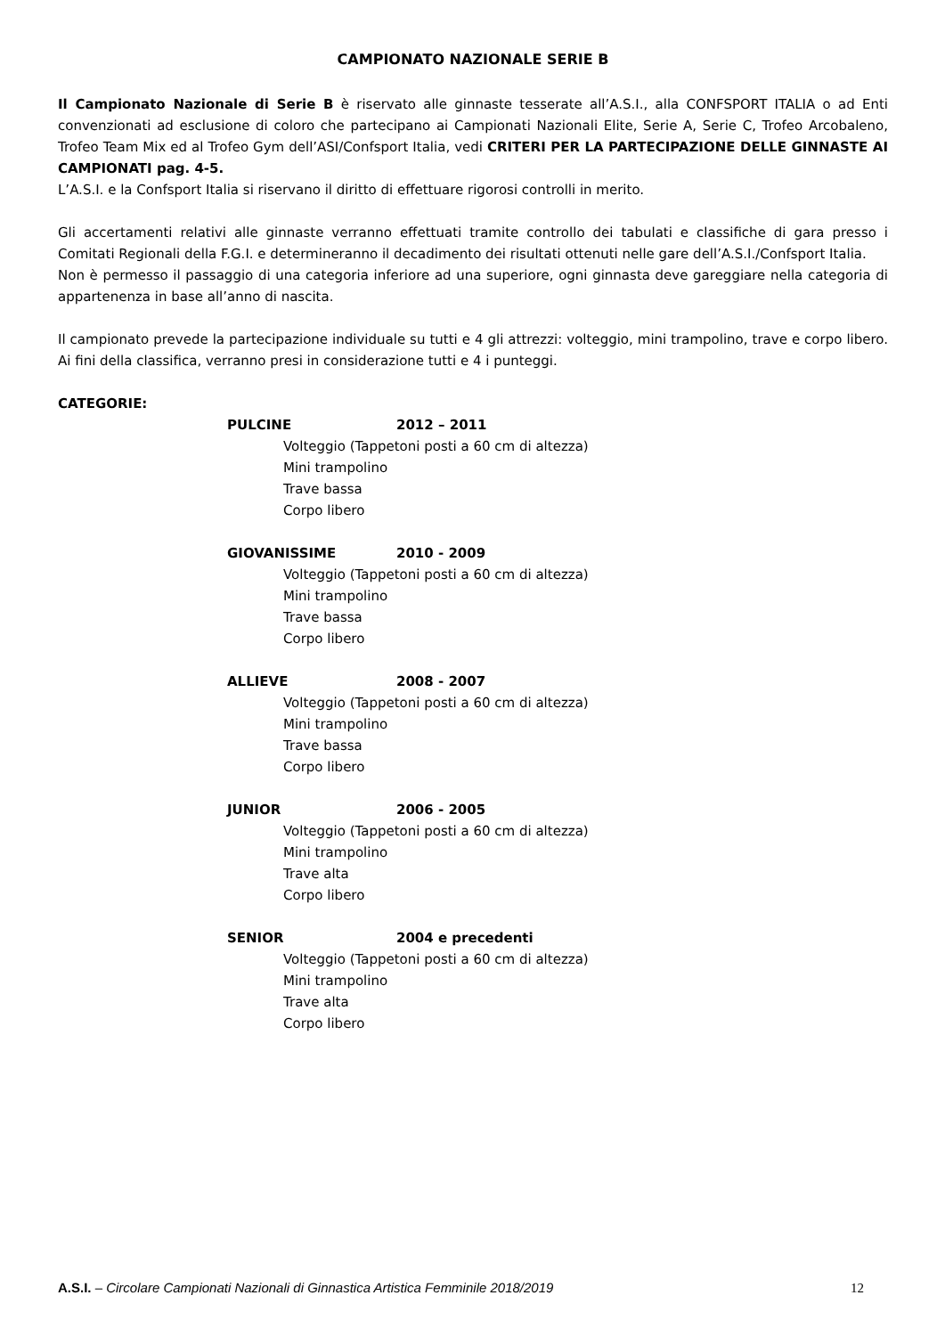CAMPIONATO NAZIONALE SERIE B
Il Campionato Nazionale di Serie B è riservato alle ginnaste tesserate all’A.S.I., alla CONFSPORT ITALIA o ad Enti convenzionati ad esclusione di coloro che partecipano ai Campionati Nazionali Elite, Serie A, Serie C, Trofeo Arcobaleno, Trofeo Team Mix ed al Trofeo Gym dell’ASI/Confsport Italia, vedi CRITERI PER LA PARTECIPAZIONE DELLE GINNASTE AI CAMPIONATI pag. 4-5.
L’A.S.I. e la Confsport Italia si riservano il diritto di effettuare rigorosi controlli in merito.
Gli accertamenti relativi alle ginnaste verranno effettuati tramite controllo dei tabulati e classifiche di gara presso i Comitati Regionali della F.G.I. e determineranno il decadimento dei risultati ottenuti nelle gare dell’A.S.I./Confsport Italia.
Non è permesso il passaggio di una categoria inferiore ad una superiore, ogni ginnasta deve gareggiare nella categoria di appartenenza in base all’anno di nascita.
Il campionato prevede la partecipazione individuale su tutti e 4 gli attrezzi: volteggio, mini trampolino, trave e corpo libero. Ai fini della classifica, verranno presi in considerazione tutti e 4 i punteggi.
CATEGORIE:
PULCINE 2012 – 2011
Volteggio (Tappetoni posti a 60 cm di altezza)
Mini trampolino
Trave bassa
Corpo libero
GIOVANISSIME 2010 - 2009
Volteggio (Tappetoni posti a 60 cm di altezza)
Mini trampolino
Trave bassa
Corpo libero
ALLIEVE 2008 - 2007
Volteggio (Tappetoni posti a 60 cm di altezza)
Mini trampolino
Trave bassa
Corpo libero
JUNIOR 2006 - 2005
Volteggio (Tappetoni posti a 60 cm di altezza)
Mini trampolino
Trave alta
Corpo libero
SENIOR 2004 e precedenti
Volteggio (Tappetoni posti a 60 cm di altezza)
Mini trampolino
Trave alta
Corpo libero
A.S.I. – Circolare Campionati Nazionali di Ginnastica Artistica Femminile 2018/2019 12